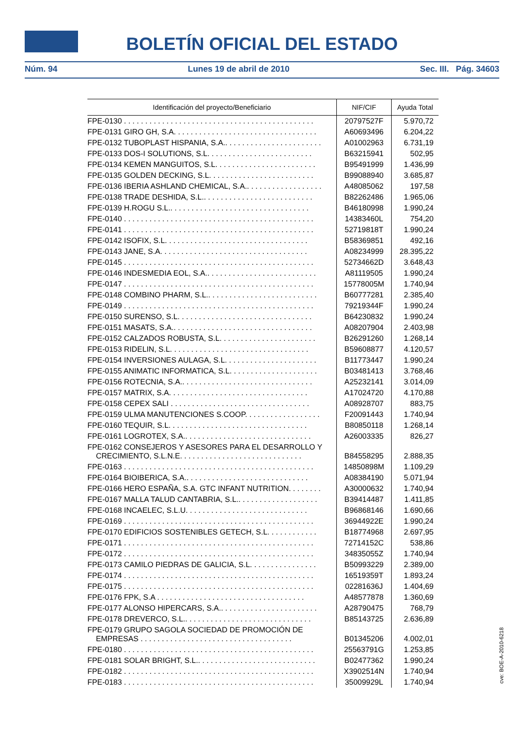BOLETÍN OFICIAL DEL ESTADO
Núm. 94 Lunes 19 de abril de 2010 Sec. III. Pág. 34603
| Identificación del proyecto/Beneficiario | NIF/CIF | Ayuda Total |
| --- | --- | --- |
| FPE-0130 . . . . . . . . . . . . . . . . . . . . . . . . . . . . . . . . . . . . . . . . . . . . . | 20797527F | 5.970,72 |
| FPE-0131 GIRO GH, S.A. . . . . . . . . . . . . . . . . . . . . . . . . . . . . . . . . . | A60693496 | 6.204,22 |
| FPE-0132 TUBOPLAST HISPANIA, S.A.. . . . . . . . . . . . . . . . . . . . . . . | A01002963 | 6.731,19 |
| FPE-0133 DOS-I SOLUTIONS, S.L. . . . . . . . . . . . . . . . . . . . . . . . . | B63215941 | 502,95 |
| FPE-0134 KEMEN MANGUITOS, S.L. . . . . . . . . . . . . . . . . . . . . . . . | B95491999 | 1.436,99 |
| FPE-0135 GOLDEN DECKING, S.L. . . . . . . . . . . . . . . . . . . . . . . . . | B99088940 | 3.685,87 |
| FPE-0136 IBERIA ASHLAND CHEMICAL, S.A.. . . . . . . . . . . . . . . . . . | A48085062 | 197,58 |
| FPE-0138 TRADE DESHIDA, S.L.. . . . . . . . . . . . . . . . . . . . . . . . . . | B82262486 | 1.965,06 |
| FPE-0139 H.ROGU S.L.. . . . . . . . . . . . . . . . . . . . . . . . . . . . . . . . . | B46180998 | 1.990,24 |
| FPE-0140 . . . . . . . . . . . . . . . . . . . . . . . . . . . . . . . . . . . . . . . . . . . . . | 14383460L | 754,20 |
| FPE-0141 . . . . . . . . . . . . . . . . . . . . . . . . . . . . . . . . . . . . . . . . . . . . . | 52719818T | 1.990,24 |
| FPE-0142 ISOFIX, S.L. . . . . . . . . . . . . . . . . . . . . . . . . . . . . . . . . . | B58369851 | 492,16 |
| FPE-0143 JANE, S.A. . . . . . . . . . . . . . . . . . . . . . . . . . . . . . . . . . . | A08234999 | 28.395,22 |
| FPE-0145 . . . . . . . . . . . . . . . . . . . . . . . . . . . . . . . . . . . . . . . . . . . . . | 52734662D | 3.648,43 |
| FPE-0146 INDESMEDIA EOL, S.A.. . . . . . . . . . . . . . . . . . . . . . . . . . | A81119505 | 1.990,24 |
| FPE-0147 . . . . . . . . . . . . . . . . . . . . . . . . . . . . . . . . . . . . . . . . . . . . . | 15778005M | 1.740,94 |
| FPE-0148 COMBINO PHARM, S.L.. . . . . . . . . . . . . . . . . . . . . . . . . . | B60777281 | 2.385,40 |
| FPE-0149 . . . . . . . . . . . . . . . . . . . . . . . . . . . . . . . . . . . . . . . . . . . . . | 79219344F | 1.990,24 |
| FPE-0150 SURENSO, S.L. . . . . . . . . . . . . . . . . . . . . . . . . . . . . . . . | B64230832 | 1.990,24 |
| FPE-0151 MASATS, S.A.. . . . . . . . . . . . . . . . . . . . . . . . . . . . . . . . . | A08207904 | 2.403,98 |
| FPE-0152 CALZADOS ROBUSTA, S.L. . . . . . . . . . . . . . . . . . . . . . . | B26291260 | 1.268,14 |
| FPE-0153 RIDELIN, S.L. . . . . . . . . . . . . . . . . . . . . . . . . . . . . . . . . | B59608877 | 4.120,57 |
| FPE-0154 INVERSIONES AULAGA, S.L. . . . . . . . . . . . . . . . . . . . . . | B11773447 | 1.990,24 |
| FPE-0155 ANIMATIC INFORMATICA, S.L. . . . . . . . . . . . . . . . . . . . . | B03481413 | 3.768,46 |
| FPE-0156 ROTECNIA, S.A.. . . . . . . . . . . . . . . . . . . . . . . . . . . . . . . | A25232141 | 3.014,09 |
| FPE-0157 MATRIX, S.A. . . . . . . . . . . . . . . . . . . . . . . . . . . . . . . . . | A17024720 | 4.170,88 |
| FPE-0158 CEPEX SALI . . . . . . . . . . . . . . . . . . . . . . . . . . . . . . . . . | A08928707 | 883,75 |
| FPE-0159 ULMA MANUTENCIONES S.COOP. . . . . . . . . . . . . . . . . . | F20091443 | 1.740,94 |
| FPE-0160 TEQUIR, S.L. . . . . . . . . . . . . . . . . . . . . . . . . . . . . . . . . | B80850118 | 1.268,14 |
| FPE-0161 LOGROTEX, S.A.. . . . . . . . . . . . . . . . . . . . . . . . . . . . . . | A26003335 | 826,27 |
| FPE-0162 CONSEJEROS Y ASESORES PARA EL DESARROLLO Y CRECIMIENTO, S.L.N.E. . . . . . . . . . . . . . . . . . . . . . . . . . . . . | B84558295 | 2.888,35 |
| FPE-0163 . . . . . . . . . . . . . . . . . . . . . . . . . . . . . . . . . . . . . . . . . . . . . | 14850898M | 1.109,29 |
| FPE-0164 BIOIBERICA, S.A.. . . . . . . . . . . . . . . . . . . . . . . . . . . . . | A08384190 | 5.071,94 |
| FPE-0166 HERO ESPAÑA, S.A. GTC INFANT NUTRITION. . . . . . . . | A30000632 | 1.740,94 |
| FPE-0167 MALLA TALUD CANTABRIA, S.L.. . . . . . . . . . . . . . . . . . . | B39414487 | 1.411,85 |
| FPE-0168 INCAELEC, S.L.U. . . . . . . . . . . . . . . . . . . . . . . . . . . . . | B96868146 | 1.690,66 |
| FPE-0169 . . . . . . . . . . . . . . . . . . . . . . . . . . . . . . . . . . . . . . . . . . . . . | 36944922E | 1.990,24 |
| FPE-0170 EDIFICIOS SOSTENIBLES GETECH, S.L. . . . . . . . . . . . | B18774968 | 2.697,95 |
| FPE-0171 . . . . . . . . . . . . . . . . . . . . . . . . . . . . . . . . . . . . . . . . . . . . . | 72714152C | 538,86 |
| FPE-0172 . . . . . . . . . . . . . . . . . . . . . . . . . . . . . . . . . . . . . . . . . . . . . | 34835055Z | 1.740,94 |
| FPE-0173 CAMILO PIEDRAS DE GALICIA, S.L. . . . . . . . . . . . . . . . | B50993229 | 2.389,00 |
| FPE-0174 . . . . . . . . . . . . . . . . . . . . . . . . . . . . . . . . . . . . . . . . . . . . . | 16519359T | 1.893,24 |
| FPE-0175 . . . . . . . . . . . . . . . . . . . . . . . . . . . . . . . . . . . . . . . . . . . . . | 02281636J | 1.404,69 |
| FPE-0176 FPK, S.A . . . . . . . . . . . . . . . . . . . . . . . . . . . . . . . . . . . | A48577878 | 1.360,69 |
| FPE-0177 ALONSO HIPERCARS, S.A.. . . . . . . . . . . . . . . . . . . . . . . | A28790475 | 768,79 |
| FPE-0178 DREVERCO, S.L.. . . . . . . . . . . . . . . . . . . . . . . . . . . . . . | B85143725 | 2.636,89 |
| FPE-0179 GRUPO SAGOLA SOCIEDAD DE PROMOCIÓN DE EMPRESAS . . . . . . . . . . . . . . . . . . . . . . . . . . . . . . . . . . . . | B01345206 | 4.002,01 |
| FPE-0180 . . . . . . . . . . . . . . . . . . . . . . . . . . . . . . . . . . . . . . . . . . . . . | 25563791G | 1.253,85 |
| FPE-0181 SOLAR BRIGHT, S.L.. . . . . . . . . . . . . . . . . . . . . . . . . . . . | B02477362 | 1.990,24 |
| FPE-0182 . . . . . . . . . . . . . . . . . . . . . . . . . . . . . . . . . . . . . . . . . . . . . | X3902514N | 1.740,94 |
| FPE-0183 . . . . . . . . . . . . . . . . . . . . . . . . . . . . . . . . . . . . . . . . . . . . . | 35009929L | 1.740,94 |
cve: BOE-A-2010-6218